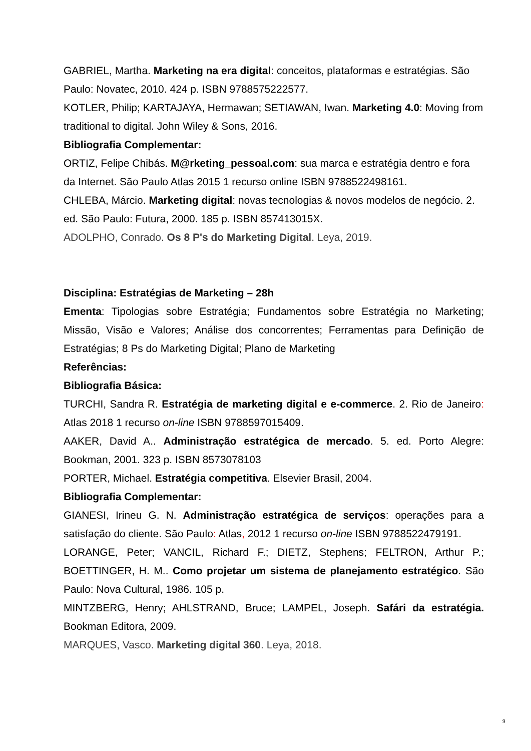GABRIEL, Martha. Marketing na era digital: conceitos, plataformas e estratégias. São Paulo: Novatec, 2010. 424 p. ISBN 9788575222577.
KOTLER, Philip; KARTAJAYA, Hermawan; SETIAWAN, Iwan. Marketing 4.0: Moving from traditional to digital. John Wiley & Sons, 2016.
Bibliografia Complementar:
ORTIZ, Felipe Chibás. M@rketing_pessoal.com: sua marca e estratégia dentro e fora da Internet. São Paulo Atlas 2015 1 recurso online ISBN 9788522498161.
CHLEBA, Márcio. Marketing digital: novas tecnologias & novos modelos de negócio. 2. ed. São Paulo: Futura, 2000. 185 p. ISBN 857413015X.
ADOLPHO, Conrado. Os 8 P's do Marketing Digital. Leya, 2019.
Disciplina: Estratégias de Marketing – 28h
Ementa: Tipologias sobre Estratégia; Fundamentos sobre Estratégia no Marketing; Missão, Visão e Valores; Análise dos concorrentes; Ferramentas para Definição de Estratégias; 8 Ps do Marketing Digital; Plano de Marketing
Referências:
Bibliografia Básica:
TURCHI, Sandra R. Estratégia de marketing digital e e-commerce. 2. Rio de Janeiro: Atlas 2018 1 recurso on-line ISBN 9788597015409.
AAKER, David A.. Administração estratégica de mercado. 5. ed. Porto Alegre: Bookman, 2001. 323 p. ISBN 8573078103
PORTER, Michael. Estratégia competitiva. Elsevier Brasil, 2004.
Bibliografia Complementar:
GIANESI, Irineu G. N. Administração estratégica de serviços: operações para a satisfação do cliente. São Paulo: Atlas, 2012 1 recurso on-line ISBN 9788522479191.
LORANGE, Peter; VANCIL, Richard F.; DIETZ, Stephens; FELTRON, Arthur P.; BOETTINGER, H. M.. Como projetar um sistema de planejamento estratégico. São Paulo: Nova Cultural, 1986. 105 p.
MINTZBERG, Henry; AHLSTRAND, Bruce; LAMPEL, Joseph. Safári da estratégia. Bookman Editora, 2009.
MARQUES, Vasco. Marketing digital 360. Leya, 2018.
9